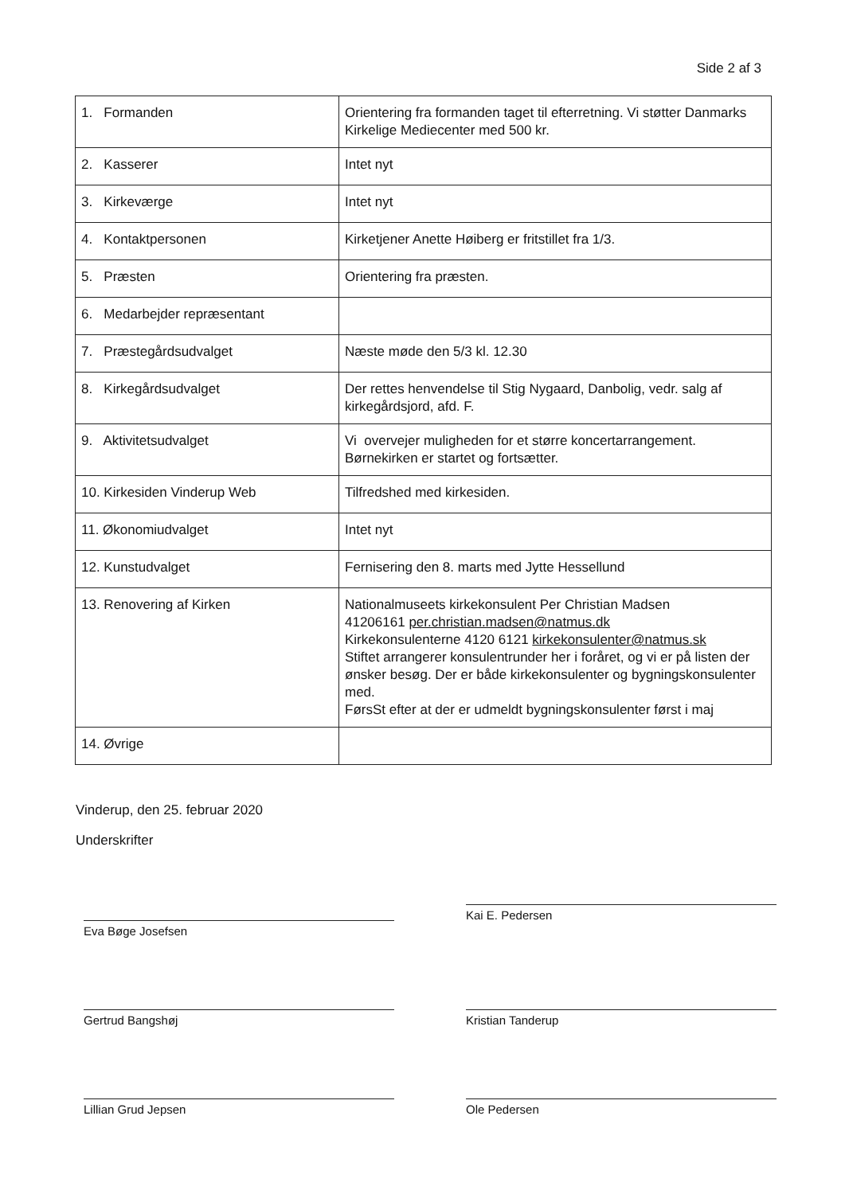Side 2 af 3
| 1. Formanden | Orientering fra formanden taget til efterretning. Vi støtter Danmarks Kirkelige Mediecenter med 500 kr. |
| 2. Kasserer | Intet nyt |
| 3. Kirkeværge | Intet nyt |
| 4. Kontaktpersonen | Kirketjener Anette Høiberg er fritstillet fra 1/3. |
| 5. Præsten | Orientering fra præsten. |
| 6. Medarbejder repræsentant | |
| 7. Præstegårdsudvalget | Næste møde den 5/3 kl. 12.30 |
| 8. Kirkegårdsudvalget | Der rettes henvendelse til Stig Nygaard, Danbolig, vedr. salg af kirkegårdsjord, afd. F. |
| 9. Aktivitetsudvalget | Vi overvejer muligheden for et større koncertarrangement. Børnekirken er startet og fortsætter. |
| 10. Kirkesiden Vinderup Web | Tilfredshed med kirkesiden. |
| 11. Økonomiudvalget | Intet nyt |
| 12. Kunstudvalget | Fernisering den 8. marts med Jytte Hessellund |
| 13. Renovering af Kirken | Nationalmuseets kirkekonsulent Per Christian Madsen 41206161 per.christian.madsen@natmus.dk Kirkekonsulenterne 4120 6121 kirkekonsulenter@natmus.sk Stiftet arrangerer konsulentrunder her i foråret, og vi er på listen der ønsker besøg. Der er både kirkekonsulenter og bygningskonsulenter med. FørsSt efter at der er udmeldt bygningskonsulenter først i maj |
| 14. Øvrige | |
Vinderup, den 25. februar 2020
Underskrifter
Eva Bøge Josefsen
Kai E. Pedersen
Gertrud Bangshøj Kristian Tanderup
Lillian Grud Jepsen Ole Pedersen